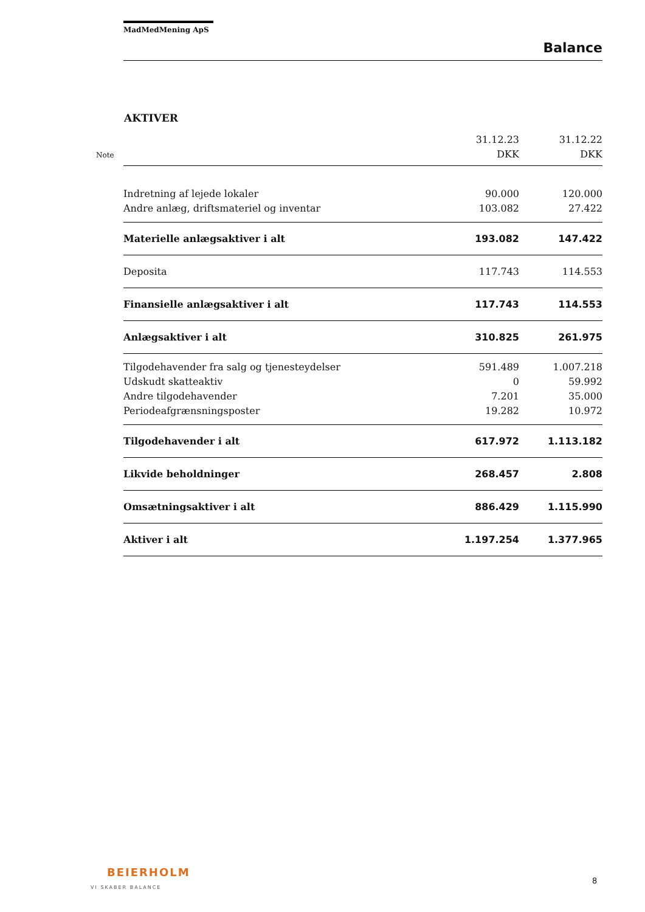MadMedMening ApS
Balance
AKTIVER
| Note | | 31.12.23 DKK | 31.12.22 DKK |
| --- | --- | --- | --- |
| | Indretning af lejede lokaler | 90.000 | 120.000 |
| | Andre anlæg, driftsmateriel og inventar | 103.082 | 27.422 |
| | Materielle anlægsaktiver i alt | 193.082 | 147.422 |
| | Deposita | 117.743 | 114.553 |
| | Finansielle anlægsaktiver i alt | 117.743 | 114.553 |
| | Anlægsaktiver i alt | 310.825 | 261.975 |
| | Tilgodehavender fra salg og tjenesteydelser | 591.489 | 1.007.218 |
| | Udskudt skatteaktiv | 0 | 59.992 |
| | Andre tilgodehavender | 7.201 | 35.000 |
| | Periodeafgrænsningsposter | 19.282 | 10.972 |
| | Tilgodehavender i alt | 617.972 | 1.113.182 |
| | Likvide beholdninger | 268.457 | 2.808 |
| | Omsætningsaktiver i alt | 886.429 | 1.115.990 |
| | Aktiver i alt | 1.197.254 | 1.377.965 |
BEIERHOLM
VI SKABER BALANCE
8